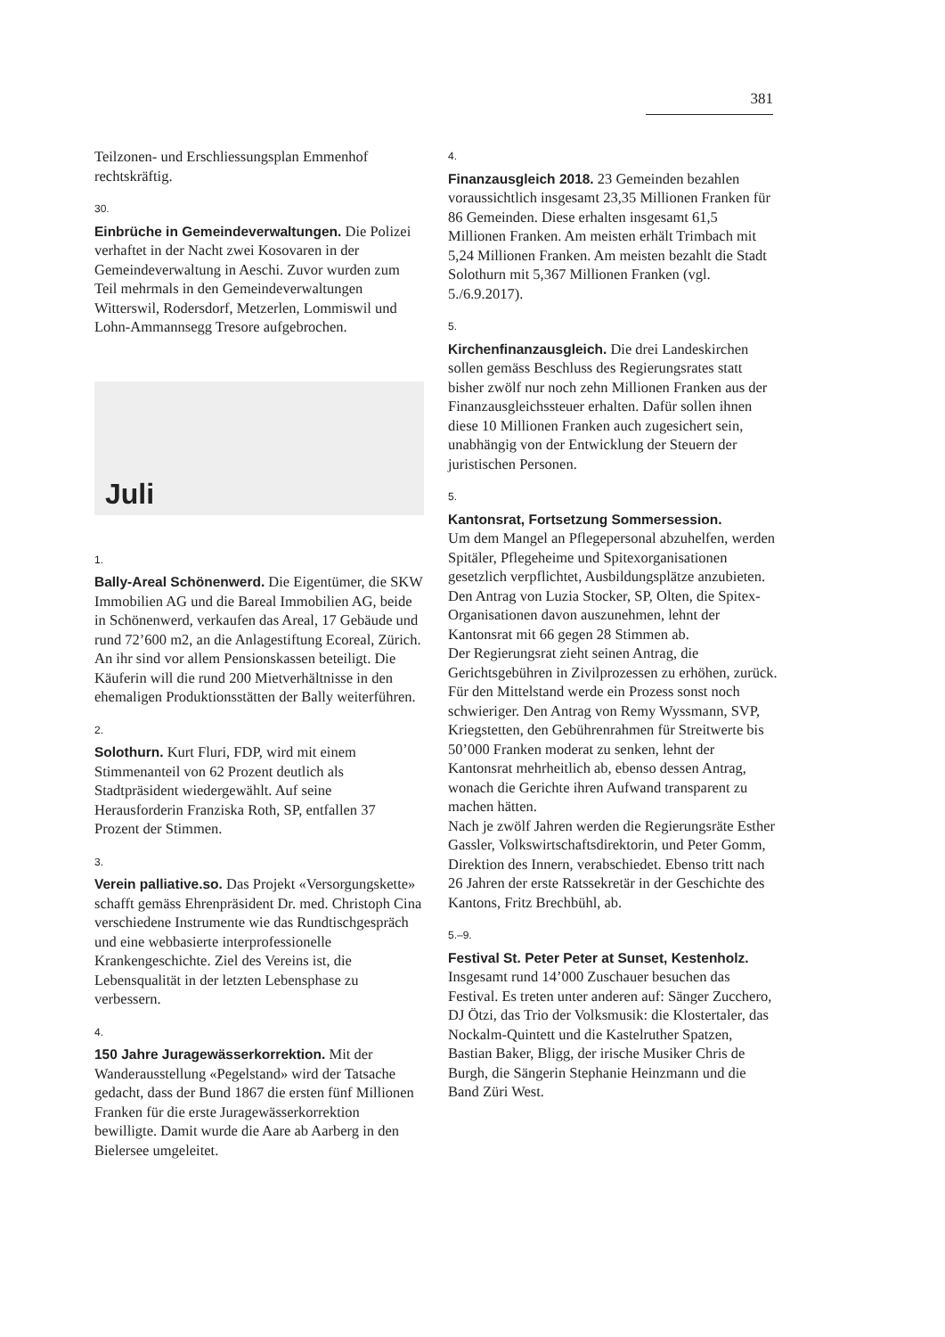381
Teilzonen- und Erschliessungsplan Emmenhof rechtskräftig.
30.
Einbrüche in Gemeindeverwaltungen. Die Polizei verhaftet in der Nacht zwei Kosovaren in der Gemeindeverwaltung in Aeschi. Zuvor wurden zum Teil mehrmals in den Gemeindeverwaltungen Witterswil, Rodersdorf, Metzerlen, Lommiswil und Lohn-Ammannsegg Tresore aufgebrochen.
Juli
1.
Bally-Areal Schönenwerd. Die Eigentümer, die SKW Immobilien AG und die Bareal Immobilien AG, beide in Schönenwerd, verkaufen das Areal, 17 Gebäude und rund 72’600 m2, an die Anlagestiftung Ecoreal, Zürich. An ihr sind vor allem Pensionskassen beteiligt. Die Käuferin will die rund 200 Mietverhältnisse in den ehemaligen Produktionsstätten der Bally weiterführen.
2.
Solothurn. Kurt Fluri, FDP, wird mit einem Stimmenanteil von 62 Prozent deutlich als Stadtpräsident wiedergewählt. Auf seine Herausforderin Franziska Roth, SP, entfallen 37 Prozent der Stimmen.
3.
Verein palliative.so. Das Projekt «Versorgungskette» schafft gemäss Ehrenpräsident Dr. med. Christoph Cina verschiedene Instrumente wie das Rundtischgespräch und eine webbasierte interprofessionelle Krankengeschichte. Ziel des Vereins ist, die Lebensqualität in der letzten Lebensphase zu verbessern.
4.
150 Jahre Juragewässerkorrektion. Mit der Wanderausstellung «Pegelstand» wird der Tatsache gedacht, dass der Bund 1867 die ersten fünf Millionen Franken für die erste Juragewässerkorrektion bewilligte. Damit wurde die Aare ab Aarberg in den Bielersee umgeleitet.
4.
Finanzausgleich 2018. 23 Gemeinden bezahlen voraussichtlich insgesamt 23,35 Millionen Franken für 86 Gemeinden. Diese erhalten insgesamt 61,5 Millionen Franken. Am meisten erhält Trimbach mit 5,24 Millionen Franken. Am meisten bezahlt die Stadt Solothurn mit 5,367 Millionen Franken (vgl. 5./6.9.2017).
5.
Kirchenfinanzausgleich. Die drei Landeskirchen sollen gemäss Beschluss des Regierungsrates statt bisher zwölf nur noch zehn Millionen Franken aus der Finanzausgleichssteuer erhalten. Dafür sollen ihnen diese 10 Millionen Franken auch zugesichert sein, unabhängig von der Entwicklung der Steuern der juristischen Personen.
5.
Kantonsrat, Fortsetzung Sommersession.
Um dem Mangel an Pflegepersonal abzuhelfen, werden Spitäler, Pflegeheime und Spitexorganisationen gesetzlich verpflichtet, Ausbildungsplätze anzubieten. Den Antrag von Luzia Stocker, SP, Olten, die Spitex-Organisationen davon auszunehmen, lehnt der Kantonsrat mit 66 gegen 28 Stimmen ab.
Der Regierungsrat zieht seinen Antrag, die Gerichtsgebühren in Zivilprozessen zu erhöhen, zurück. Für den Mittelstand werde ein Prozess sonst noch schwieriger. Den Antrag von Remy Wyssmann, SVP, Kriegstetten, den Gebührenrahmen für Streitwerte bis 50’000 Franken moderat zu senken, lehnt der Kantonsrat mehrheitlich ab, ebenso dessen Antrag, wonach die Gerichte ihren Aufwand transparent zu machen hätten.
Nach je zwölf Jahren werden die Regierungsräte Esther Gassler, Volkswirtschaftsdirektorin, und Peter Gomm, Direktion des Innern, verabschiedet. Ebenso tritt nach 26 Jahren der erste Ratssekretär in der Geschichte des Kantons, Fritz Brechbühl, ab.
5.–9.
Festival St. Peter Peter at Sunset, Kestenholz.
Insgesamt rund 14’000 Zuschauer besuchen das Festival. Es treten unter anderen auf: Sänger Zucchero, DJ Ötzi, das Trio der Volksmusik: die Klostertaler, das Nockalm-Quintett und die Kastelruther Spatzen, Bastian Baker, Bligg, der irische Musiker Chris de Burgh, die Sängerin Stephanie Heinzmann und die Band Züri West.